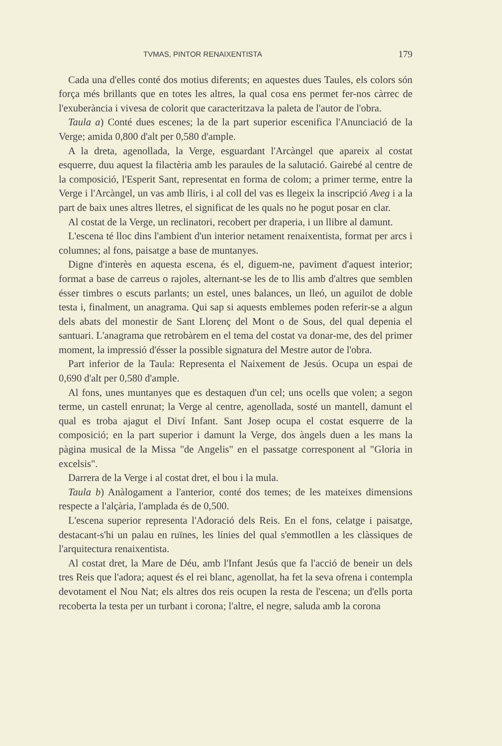TVMAS, PINTOR RENAIXENTISTA 179
Cada una d'elles conté dos motius diferents; en aquestes dues Taules, els colors són força més brillants que en totes les altres, la qual cosa ens permet fer-nos càrrec de l'exuberància i vivesa de colorit que caracteritzava la paleta de l'autor de l'obra.
Taula a) Conté dues escenes; la de la part superior escenifica l'Anunciació de la Verge; amida 0,800 d'alt per 0,580 d'ample.
A la dreta, agenollada, la Verge, esguardant l'Arcàngel que apareix al costat esquerre, duu aquest la filactèria amb les paraules de la salutació. Gairebé al centre de la composició, l'Esperit Sant, representat en forma de colom; a primer terme, entre la Verge i l'Arcàngel, un vas amb lliris, i al coll del vas es llegeix la inscripció Aveg i a la part de baix unes altres lletres, el significat de les quals no he pogut posar en clar.
Al costat de la Verge, un reclinatori, recobert per draperia, i un llibre al damunt.
L'escena té lloc dins l'ambient d'un interior netament renaixentista, format per arcs i columnes; al fons, paisatge a base de muntanyes.
Digne d'interès en aquesta escena, és el, diguem-ne, paviment d'aquest interior; format a base de carreus o rajoles, alternant-se les de to llis amb d'altres que semblen ésser timbres o escuts parlants; un estel, unes balances, un lleó, un aguilot de doble testa i, finalment, un anagrama. Qui sap si aquests emblemes poden referir-se a algun dels abats del monestir de Sant Llorenç del Mont o de Sous, del qual depenia el santuari. L'anagrama que retrobàrem en el tema del costat va donar-me, des del primer moment, la impressió d'ésser la possible signatura del Mestre autor de l'obra.
Part inferior de la Taula: Representa el Naixement de Jesús. Ocupa un espai de 0,690 d'alt per 0,580 d'ample.
Al fons, unes muntanyes que es destaquen d'un cel; uns ocells que volen; a segon terme, un castell enrunat; la Verge al centre, agenollada, sosté un mantell, damunt el qual es troba ajagut el Diví Infant. Sant Josep ocupa el costat esquerre de la composició; en la part superior i damunt la Verge, dos àngels duen a les mans la pàgina musical de la Missa "de Angelis" en el passatge corresponent al "Gloria in excelsis".
Darrera de la Verge i al costat dret, el bou i la mula.
Taula b) Anàlogament a l'anterior, conté dos temes; de les mateixes dimensions respecte a l'alçària, l'amplada és de 0,500.
L'escena superior representa l'Adoració dels Reis. En el fons, celatge i paisatge, destacant-s'hi un palau en ruïnes, les línies del qual s'emmotllen a les clàssiques de l'arquitectura renaixentista.
Al costat dret, la Mare de Déu, amb l'Infant Jesús que fa l'acció de beneir un dels tres Reis que l'adora; aquest és el rei blanc, agenollat, ha fet la seva ofrena i contempla devotament el Nou Nat; els altres dos reis ocupen la resta de l'escena; un d'ells porta recoberta la testa per un turbant i corona; l'altre, el negre, saluda amb la corona